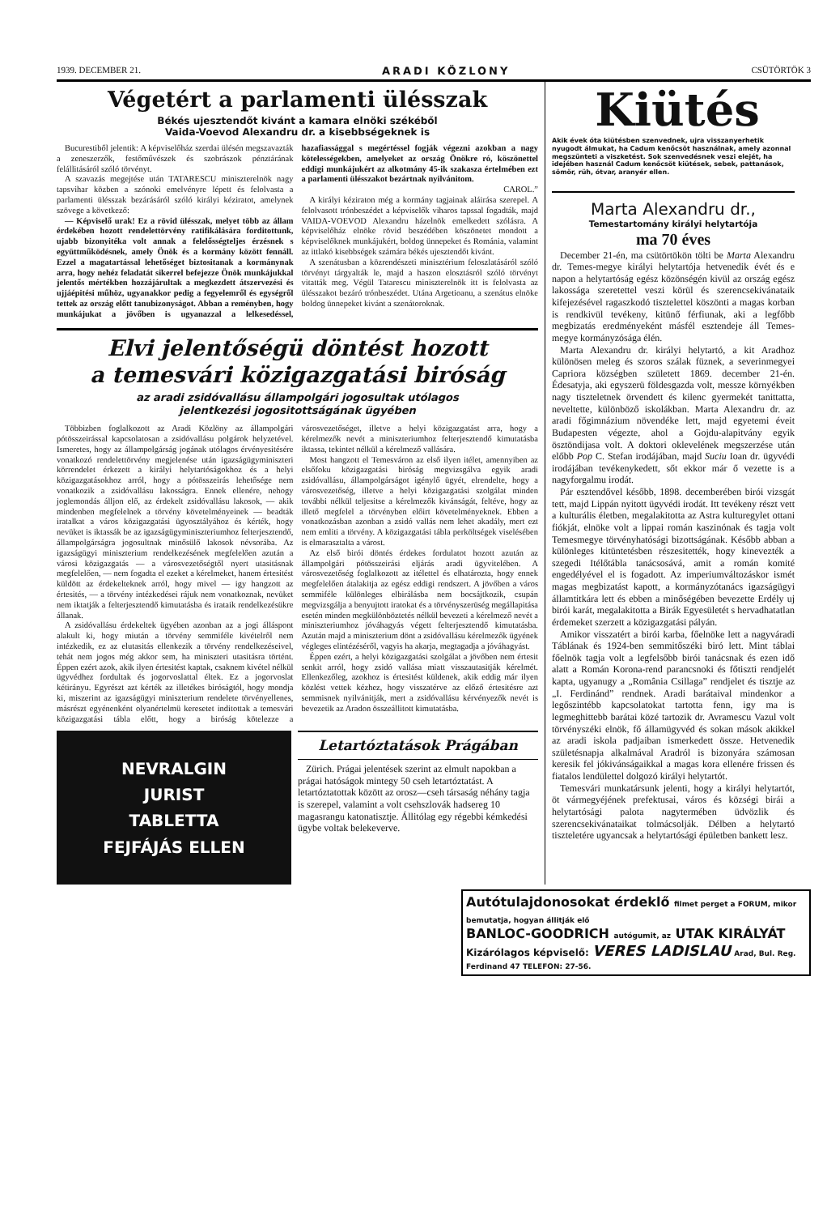1939. DECEMBER 21. ARADI KÖZLONY CSÜTÖRTÖK 3
Végetért a parlamenti ülésszak
Békés ujesztendőt kivánt a kamara elnöki székéből
Vaida-Voevod Alexandru dr. a kisebbségeknek is
Bucurestiből jelentik: A képviselőház szerdai ülésén megszavazták a zeneszerzők, festőművészek és szobrászok pénztárának felállitásáról szóló törvényt.
A szavazás megejtése után TATARESCU miniszterelnök nagy tapsvihar közben a szónoki emelvényre lépett és felolvasta a parlamenti ülésszak bezárásáról szóló királyi kéziratot, amelynek szövege a következő:
— Képviselő urak! Ez a rövid ülésszak, melyet több az állam érdekében hozott rendelettörvény ratifikálására forditottunk, ujabb bizonyitéka volt annak a felelősségteljes érzésnek s együttműködésnek, amely Önök és a kormány között fennáll. Ezzel a magatartással lehetőséget biztositanak a kormánynak arra, hogy nehéz feladatát sikerrel befejezze Önök munkájukkal jelentős mértékben hozzájárultak a megkezdett átszervezési és ujjáépitési műhöz, ugyanakkor pedig a fegyelemről és egységről tettek az ország előtt tanubizonyságot. Abban a reményben, hogy munkájukat a jövőben is ugyanazzal a lelkesedéssel, hazafiassággal s megértéssel fogják végezni azokban a nagy kötelességekben, amelyeket az ország Önökre ró, köszönettel eddigi munkájukért az alkotmány 45-ik szakasza értelmében ezt a parlamenti ülésszakot bezártnak nyilvánitom.
CAROL.”
A királyi kéziraton még a kormány tagjainak aláirása szerepel. A felolvasott trónbeszédet a képviselők viharos tapssal fogadták, majd VAIDA-VOEVOD Alexandru házelnök emelkedett szólásra. A képviselőház elnöke rövid beszédében köszönetet mondott a képviselőknek munkájukért, boldog ünnepeket és Románia, valamint az ittlakó kisebbségek számára békés ujesztendőt kivánt.
A szenátusban a közrendészeti minisztérium feloszlatásáról szóló törvényt tárgyalták le, majd a haszon elosztásról szóló törvényt vitatták meg. Végül Tatarescu miniszterelnök itt is felolvasta az ülésszakot bezáró trónbeszédet. Utána Argetioanu, a szenátus elnöke boldog ünnepeket kivánt a szenátoroknak.
Elvi jelentőségü döntést hozott
a temesvári közigazgatási biróság
az aradi zsidóvallásu állampolgári jogosultak utólagos
jelentkezési jogositottságának ügyében
Többizben foglalkozott az Aradi Közlöny az állampolgári pótösszeirással kapcsolatosan a zsidóvallásu polgárok helyzetével. Ismeretes, hogy az állampolgárság jogának utólagos érvényesitésére vonatkozó rendelettörvény megjelenése után igazságügyminiszteri körrendelet érkezett a királyi helytartóságokhoz és a helyi közigazgatásokhoz arról, hogy a pótösszeirás lehetősége nem vonatkozik a zsidóvallásu lakosságra. Ennek ellenére, nehogy joglemondás álljon elő, az érdekelt zsidóvallásu lakosok, — akik mindenben megfelelnek a törvény követelményeinek — beadták iratalkat a város közigazgatási ügyosztályához és kérték, hogy nevüket is iktassák be az igazságügyminiszteriumhoz felterjesztendő, állampolgárságra jogosultnak minősülő lakosok névsorába. Az igazságügyi miniszterium rendelkezésének megfelelően azután a városi közigazgatás — a városvezetőségtől nyert utasitásnak megfelelően, — nem fogadta el ezeket a kérelmeket, hanem értesitést küldött az érdekelteknek arról, hogy mivel — igy hangzott az értesités, — a törvény intézkedései rájuk nem vonatkoznak, nevüket nem iktatják a felterjesztendő kimutatásba és irataik rendelkezésükre állanak.
A zsidóvallásu érdekeltek ügyében azonban az a jogi álláspont alakult ki, hogy miután a törvény semmiféle kivételről nem intézkedik, ez az elutasitás ellenkezik a törvény rendelkezéseivel, tehát nem jogos még akkor sem, ha miniszteri utasitásra történt. Éppen ezért azok, akik ilyen értesitést kaptak, csaknem kivétel nélkül ügyvédhez fordultak és jogorvoslattal éltek. Ez a jogorvoslat kétirányu. Egyrészt azt kérték az illetékes biróságtól, hogy mondja ki, miszerint az igazságügyi miniszterium rendelete törvényellenes, másrészt egyénenként olyanértelmü keresetet inditottak a temesvári közigazgatási tábla előtt, hogy a biróság kötelezze a városvezetőséget, illetve a helyi közigazgatást arra, hogy a kérelmezők nevét a miniszteriumhoz felterjesztendő kimutatásba iktassa, tekintet nélkül a kérelmező vallására.
Most hangzott el Temesváron az első ilyen itélet, amennyiben az elsőfoku közigazgatási biróság megvizsgálva egyik aradi zsidóvallásu, állampolgárságot igénylő ügyét, elrendelte, hogy a városvezetőség, illetve a helyi közigazgatási szolgálat minden további nélkül teljesitse a kérelmezők kivánságát, feltéve, hogy az illető megfelel a törvényben előirt követelményeknek. Ebben a vonatkozásban azonban a zsidó vallás nem lehet akadály, mert ezt nem emliti a törvény. A közigazgatási tábla perköltségek viselésében is elmarasztalta a várost.
Az első birói döntés érdekes fordulatot hozott azután az állampolgári pótösszeirási eljárás aradi ügyvitelében. A városvezetőség foglalkozott az itélettel és elhatározta, hogy ennek megfelelően átalakitja az egész eddigi rendszert. A jövőben a város semmiféle különleges elbirálásba nem bocsájtkozik, csupán megvizsgálja a benyujtott iratokat és a törvényszerüség megállapitása esetén minden megkülönböztetés nélkül bevezeti a kérelmező nevét a miniszteriumhoz jóváhagyás végett felterjesztendő kimutatásba. Azután majd a miniszterium dönt a zsidóvallásu kérelmezők ügyének végleges elintézéséről, vagyis ha akarja, megtagadja a jóváhagyást.
Éppen ezért, a helyi közigazgatási szolgálat a jövőben nem értesit senkit arról, hogy zsidó vallása miatt visszautasitják kérelmét. Ellenkezőleg, azokhoz is értesitést küldenek, akik eddig már ilyen közlést vettek kézhez, hogy visszatérve az előző értesitésre azt semmisnek nyilvánitják, mert a zsidóvallásu kérvényezők nevét is bevezetik az Aradon összeállitott kimutatásba.
NEVRALGIN
JURIST
TABLETTA
FEJFÁJÁS ELLEN
Letartóztatások Prágában
Zürich. Prágai jelentések szerint az elmult napokban a prágai hatóságok mintegy 50 cseh letartóztatást. A letartóztatottak között az orosz—cseh társaság néhány tagja is szerepel, valamint a volt csehszlovák hadsereg 10 magasrangu katonatisztje. Állitólag egy régebbi kémkedési ügybe voltak belekeverve.
Kiütés
Akik évek óta kiütésben szenvednek, ujra visszanyerhetik nyugodt álmukat, ha Cadum kenőcsöt használnak, amely azonnal megszünteti a viszketést. Sok szenvedésnek veszi elejét, ha idejében használ Cadum kenőcsöt kiütések, sebek, pattanások, sömör, rüh, ótvar, aranyér ellen.
Marta Alexandru dr.,
Temestartomány királyi helytartója
ma 70 éves
December 21-én, ma csütörtökön tölti be Marta Alexandru dr. Temes-megye királyi helytartója hetvenedik évét és e napon a helytartóság egész közönségén kivül az ország egész lakossága szeretettel veszi körül és szerencsekivánataik kifejezésével ragaszkodó tisztelettel köszönti a magas korban is rendkivül tevékeny, kitünő férfiunak, aki a legfőbb megbizatás eredményeként másfél esztendeje áll Temes-megye kormányzósága élén.
Marta Alexandru dr. királyi helytartó, a kit Aradhoz különösen meleg és szoros szálak füznek, a severinmegyei Capriora községben született 1869. december 21-én. Édesatyja, aki egyszerü földesgazda volt, messze környékben nagy tiszteletnek örvendett és kilenc gyermekét tanittatta, neveltette, különböző iskolákban. Marta Alexandru dr. az aradi főgimnázium növendéke lett, majd egyetemi éveit Budapesten végezte, ahol a Gojdu-alapitvány egyik ösztöndijasa volt. A doktori oklevelének megszerzése után előbb Pop C. Stefan irodájában, majd Suciu Ioan dr. ügyvédi irodájában tevékenykedett, sőt ekkor már ő vezette is a nagyforgalmu irodát.
Pár esztendővel később, 1898. decemberében birói vizsgát tett, majd Lippán nyitott ügyvédi irodát. Itt tevékeny részt vett a kulturális életben, megalakitotta az Astra kulturegylet ottani fiókját, elnöke volt a lippai román kaszinónak és tagja volt Temesmegye törvényhatósági bizottságának. Később abban a különleges kitüntetésben részesitették, hogy kinevezték a szegedi Itélőtábla tanácsosává, amit a román komité engedélyével el is fogadott. Az imperiumváltozáskor ismét magas megbizatást kapott, a kormányzótanács igazságügyi államtitkára lett és ebben a minőségében bevezette Erdély uj birói karát, megalakitotta a Birák Egyesületét s hervadhatatlan érdemeket szerzett a közigazgatási pályán.
Amikor visszatért a birói karba, főelnöke lett a nagyváradi Táblának és 1924-ben semmitőszéki biró lett. Mint táblai főelnök tagja volt a legfelsőbb birói tanácsnak és ezen idő alatt a Román Korona-rend parancsnoki és főtiszti rendjelét kapta, ugyanugy a „România Csillaga” rendjelet és tisztje az „I. Ferdinánd” rendnek. Aradi barátaival mindenkor a legőszintébb kapcsolatokat tartotta fenn, igy ma is legmeghittebb barátai közé tartozik dr. Avramescu Vazul volt törvényszéki elnök, fő államügyvéd és sokan mások akikkel az aradi iskola padjaiban ismerkedett össze. Hetvenedik születésnapja alkalmával Aradról is bizonyára számosan keresik fel jókivánságaikkal a magas kora ellenére frissen és fiatalos lendülettel dolgozó királyi helytartót.
Temesvári munkatársunk jelenti, hogy a királyi helytartót, öt vármegyéjének prefektusai, város és községi birái a helytartósági palota nagytermében üdvözlik és szerencsekivánataikat tolmácsolják. Délben a helytartó tiszteletére ugyancsak a helytartósági épületben bankett lesz.
Autótulajdonosokat érdeklő filmet perget a FORUM, mikor bemutatja, hogyan állitják elő
BANLOC-GOODRICH autógumit, az UTAK KIRÁLYÁT
Kizárólagos képviselő: VERES LADISLAU Arad, Bul. Reg. Ferdinand 47 TELEFON: 27-56.